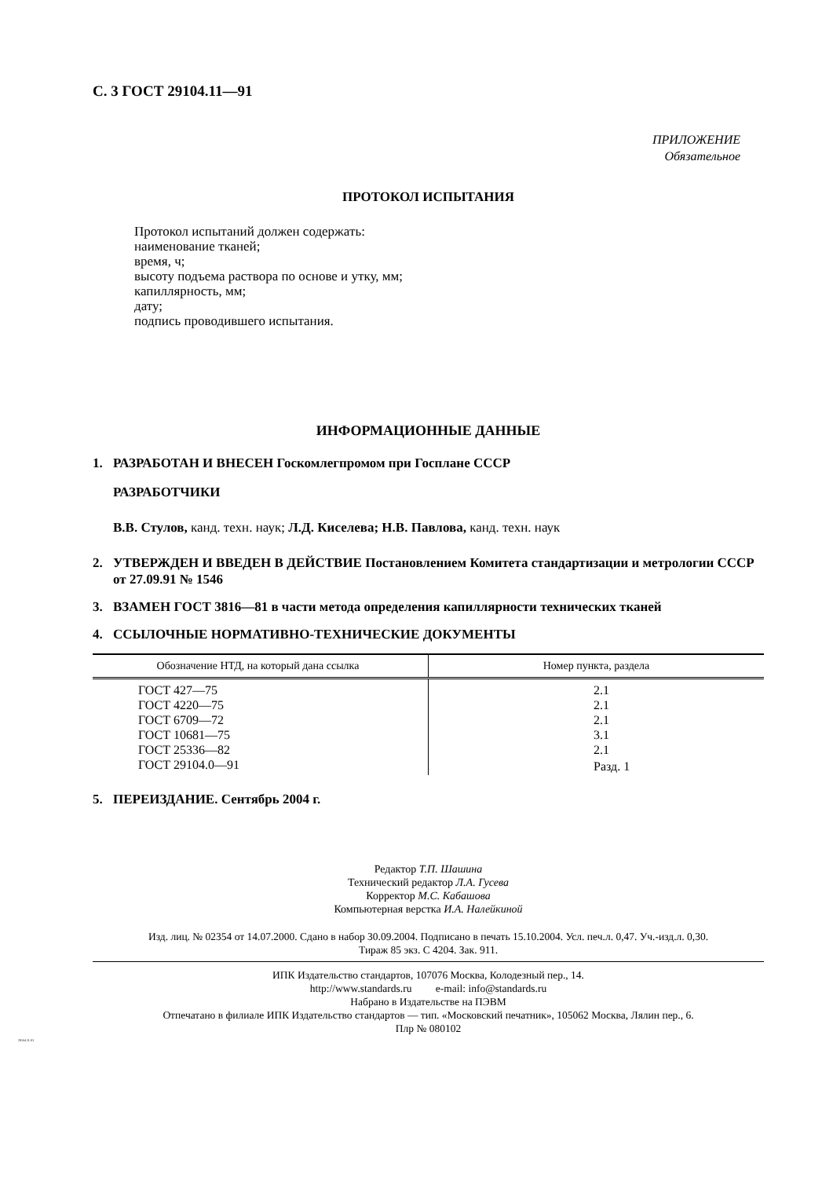С. 3 ГОСТ 29104.11—91
ПРИЛОЖЕНИЕ
Обязательное
ПРОТОКОЛ ИСПЫТАНИЯ
Протокол испытаний должен содержать:
наименование тканей;
время, ч;
высоту подъема раствора по основе и утку, мм;
капиллярность, мм;
дату;
подпись проводившего испытания.
ИНФОРМАЦИОННЫЕ ДАННЫЕ
1. РАЗРАБОТАН И ВНЕСЕН Госкомлегпромом при Госплане СССР
РАЗРАБОТЧИКИ
В.В. Стулов, канд. техн. наук; Л.Д. Киселева; Н.В. Павлова, канд. техн. наук
2. УТВЕРЖДЕН И ВВЕДЕН В ДЕЙСТВИЕ Постановлением Комитета стандартизации и метрологии СССР от 27.09.91 № 1546
3. ВЗАМЕН ГОСТ 3816—81 в части метода определения капиллярности технических тканей
4. ССЫЛОЧНЫЕ НОРМАТИВНО-ТЕХНИЧЕСКИЕ ДОКУМЕНТЫ
| Обозначение НТД, на который дана ссылка | Номер пункта, раздела |
| --- | --- |
| ГОСТ 427—75 | 2.1 |
| ГОСТ 4220—75 | 2.1 |
| ГОСТ 6709—72 | 2.1 |
| ГОСТ 10681—75 | 3.1 |
| ГОСТ 25336—82 | 2.1 |
| ГОСТ 29104.0—91 | Разд. 1 |
5. ПЕРЕИЗДАНИЕ. Сентябрь 2004 г.
Редактор Т.П. Шашина
Технический редактор Л.А. Гусева
Корректор М.С. Кабашова
Компьютерная верстка И.А. Налейкиной
Изд. лиц. № 02354 от 14.07.2000. Сдано в набор 30.09.2004. Подписано в печать 15.10.2004. Усл. печ.л. 0,47. Уч.-изд.л. 0,30.
Тираж 85 экз. С 4204. Зак. 911.
ИПК Издательство стандартов, 107076 Москва, Колодезный пер., 14.
http://www.standards.ru e-mail: info@standards.ru
Набрано в Издательстве на ПЭВМ
Отпечатано в филиале ИПК Издательство стандартов — тип. «Московский печатник», 105062 Москва, Лялин пер., 6.
Плр № 080102
29104.11-91